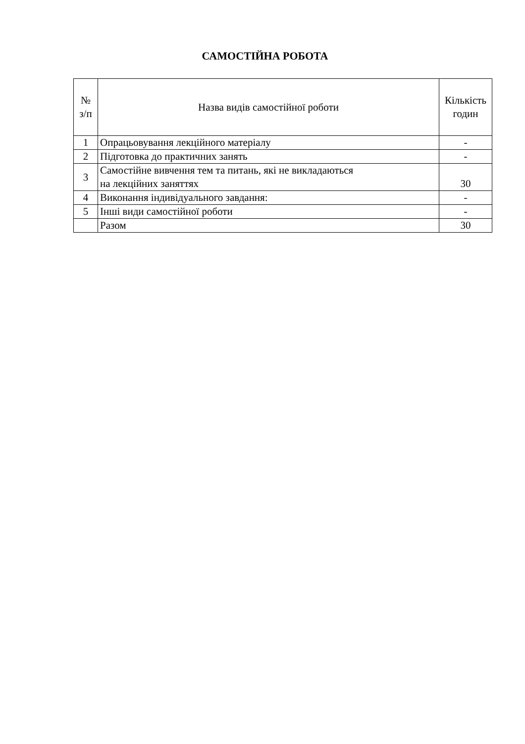САМОСТІЙНА РОБОТА
| № з/п | Назва видів самостійної роботи | Кількість годин |
| --- | --- | --- |
| 1 | Опрацьовування лекційного матеріалу | - |
| 2 | Підготовка до практичних занять | - |
| 3 | Самостійне вивчення тем та питань, які не викладаються на лекційних заняттях | 30 |
| 4 | Виконання індивідуального завдання: | - |
| 5 | Інші види самостійної роботи | - |
| | Разом | 30 |